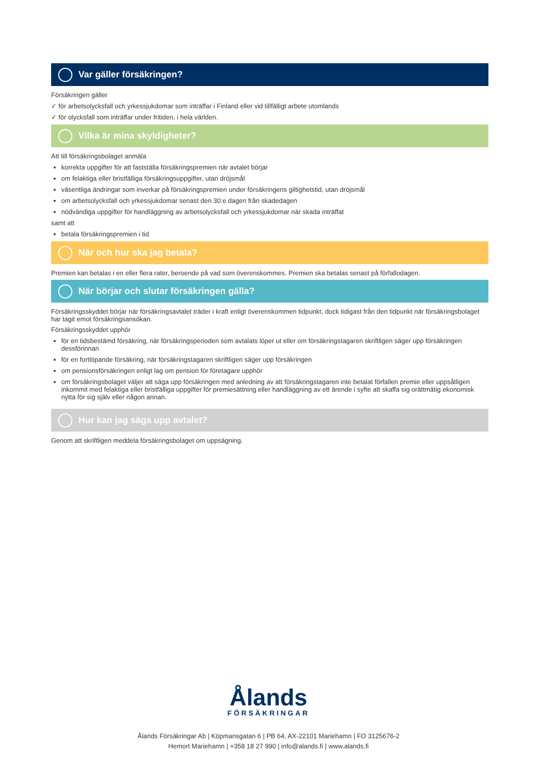Var gäller försäkringen?
Försäkringen gäller
✓ för arbetsolycksfall och yrkessjukdomar som inträffar i Finland eller vid tillfälligt arbete utomlands
✓ för olycksfall som inträffar under fritiden, i hela världen.
Vilka är mina skyldigheter?
Att till försäkringsbolaget anmäla
korrekta uppgifter för att fastställa försäkringspremien när avtalet börjar
om felaktiga eller bristfälliga försäkringsuppgifter, utan dröjsmål
väsentliga ändringar som inverkar på försäkringspremien under försäkringens giltighetstid, utan dröjsmål
om arbetsolycksfall och yrkessjukdomar senast den 30:e dagen från skadedagen
nödvändiga uppgifter för handläggning av arbetsolycksfall och yrkessjukdomar när skada inträffat
samt att
betala försäkringspremien i tid
När och hur ska jag betala?
Premien kan betalas i en eller flera rater, beroende på vad som överenskommes. Premien ska betalas senast på förfallodagen.
När börjar och slutar försäkringen gälla?
Försäkringsskyddet börjar när försäkringsavtalet träder i kraft enligt överenskommen tidpunkt, dock tidigast från den tidpunkt när försäkringsbolaget har tagit emot försäkringsansökan.
Försäkringsskyddet upphör
för en tidsbestämd försäkring, när försäkringsperioden som avtalats löper ut eller om försäkringstagaren skriftligen säger upp försäkringen dessförinnan
för en fortlöpande försäkring, när försäkringstagaren skriftligen säger upp försäkringen
om pensionsförsäkringen enligt lag om pension för företagare upphör
om försäkringsbolaget väljer att säga upp försäkringen med anledning av att försäkringstagaren inte betalat förfallen premie eller uppsåtligen inkommit med felaktiga eller bristfälliga uppgifter för premiesättning eller handläggning av ett ärende i syfte att skaffa sig orättmätig ekonomisk nytta för sig själv eller någon annan.
Hur kan jag säga upp avtalet?
Genom att skriftligen meddela försäkringsbolaget om uppsägning.
Ålands
FÖRSÄKRINGAR
Ålands Försäkringar Ab | Köpmansgatan 6 | PB 64, AX-22101 Mariehamn | FO 3125676-2
Hemort Mariehamn | +358 18 27 990 | info@alands.fi | www.alands.fi